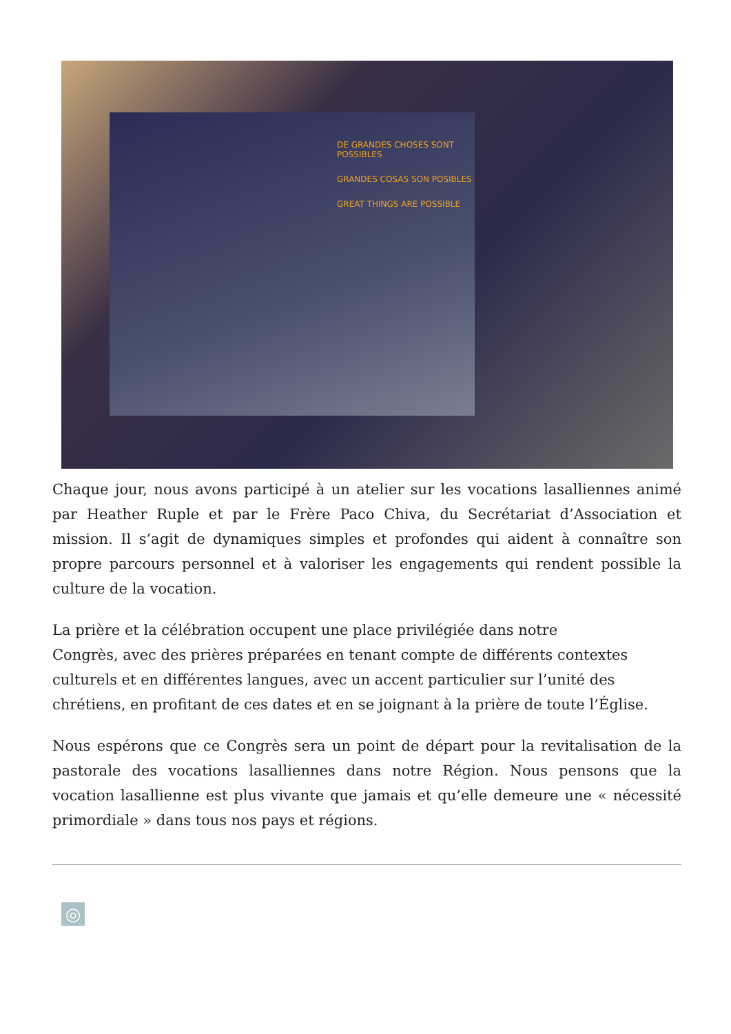DE GRANDES CHOSES SONT POSSIBLES
GRANDES COSAS SON POSIBLES
GREAT THINGS ARE POSSIBLE
Chaque jour, nous avons participé à un atelier sur les vocations lasalliennes animé par Heather Ruple et par le Frère Paco Chiva, du Secrétariat d’Association et mission. Il s’agit de dynamiques simples et profondes qui aident à connaître son propre parcours personnel et à valoriser les engagements qui rendent possible la culture de la vocation.
La prière et la célébration occupent une place privilégiée dans notre
Congrès, avec des prières préparées en tenant compte de différents contextes culturels et en différentes langues, avec un accent particulier sur l’unité des chrétiens, en profitant de ces dates et en se joignant à la prière de toute l’Église.
Nous espérons que ce Congrès sera un point de départ pour la revitalisation de la pastorale des vocations lasalliennes dans notre Région. Nous pensons que la vocation lasallienne est plus vivante que jamais et qu’elle demeure une « nécessité primordiale » dans tous nos pays et régions.
◎